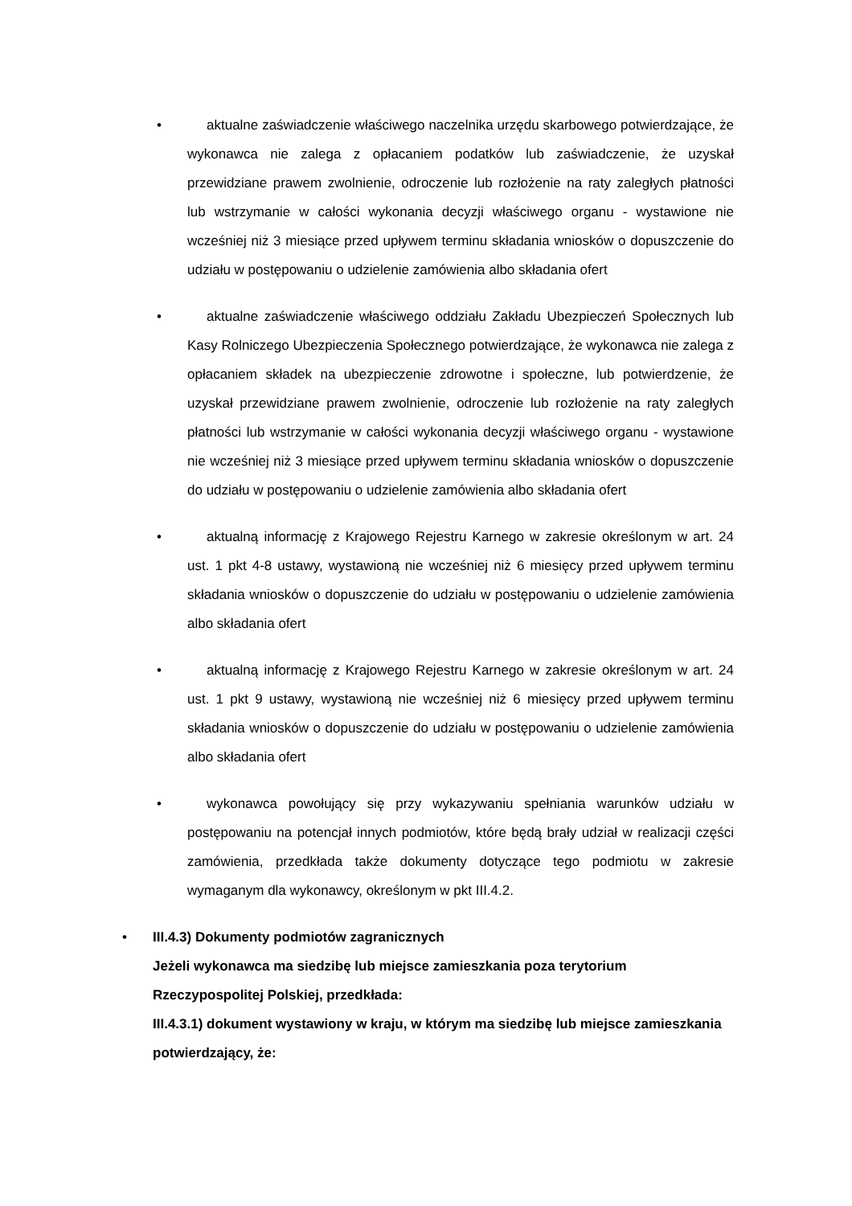• aktualne zaświadczenie właściwego naczelnika urzędu skarbowego potwierdzające, że wykonawca nie zalega z opłacaniem podatków lub zaświadczenie, że uzyskał przewidziane prawem zwolnienie, odroczenie lub rozłożenie na raty zaległych płatności lub wstrzymanie w całości wykonania decyzji właściwego organu - wystawione nie wcześniej niż 3 miesiące przed upływem terminu składania wniosków o dopuszczenie do udziału w postępowaniu o udzielenie zamówienia albo składania ofert
• aktualne zaświadczenie właściwego oddziału Zakładu Ubezpieczeń Społecznych lub Kasy Rolniczego Ubezpieczenia Społecznego potwierdzające, że wykonawca nie zalega z opłacaniem składek na ubezpieczenie zdrowotne i społeczne, lub potwierdzenie, że uzyskał przewidziane prawem zwolnienie, odroczenie lub rozłożenie na raty zaległych płatności lub wstrzymanie w całości wykonania decyzji właściwego organu - wystawione nie wcześniej niż 3 miesiące przed upływem terminu składania wniosków o dopuszczenie do udziału w postępowaniu o udzielenie zamówienia albo składania ofert
• aktualną informację z Krajowego Rejestru Karnego w zakresie określonym w art. 24 ust. 1 pkt 4-8 ustawy, wystawioną nie wcześniej niż 6 miesięcy przed upływem terminu składania wniosków o dopuszczenie do udziału w postępowaniu o udzielenie zamówienia albo składania ofert
• aktualną informację z Krajowego Rejestru Karnego w zakresie określonym w art. 24 ust. 1 pkt 9 ustawy, wystawioną nie wcześniej niż 6 miesięcy przed upływem terminu składania wniosków o dopuszczenie do udziału w postępowaniu o udzielenie zamówienia albo składania ofert
• wykonawca powołujący się przy wykazywaniu spełniania warunków udziału w postępowaniu na potencjał innych podmiotów, które będą brały udział w realizacji części zamówienia, przedkłada także dokumenty dotyczące tego podmiotu w zakresie wymaganym dla wykonawcy, określonym w pkt III.4.2.
•
III.4.3) Dokumenty podmiotów zagranicznych
Jeżeli wykonawca ma siedzibę lub miejsce zamieszkania poza terytorium
Rzeczypospolitej Polskiej, przedkłada:
III.4.3.1) dokument wystawiony w kraju, w którym ma siedzibę lub miejsce zamieszkania potwierdzający, że: